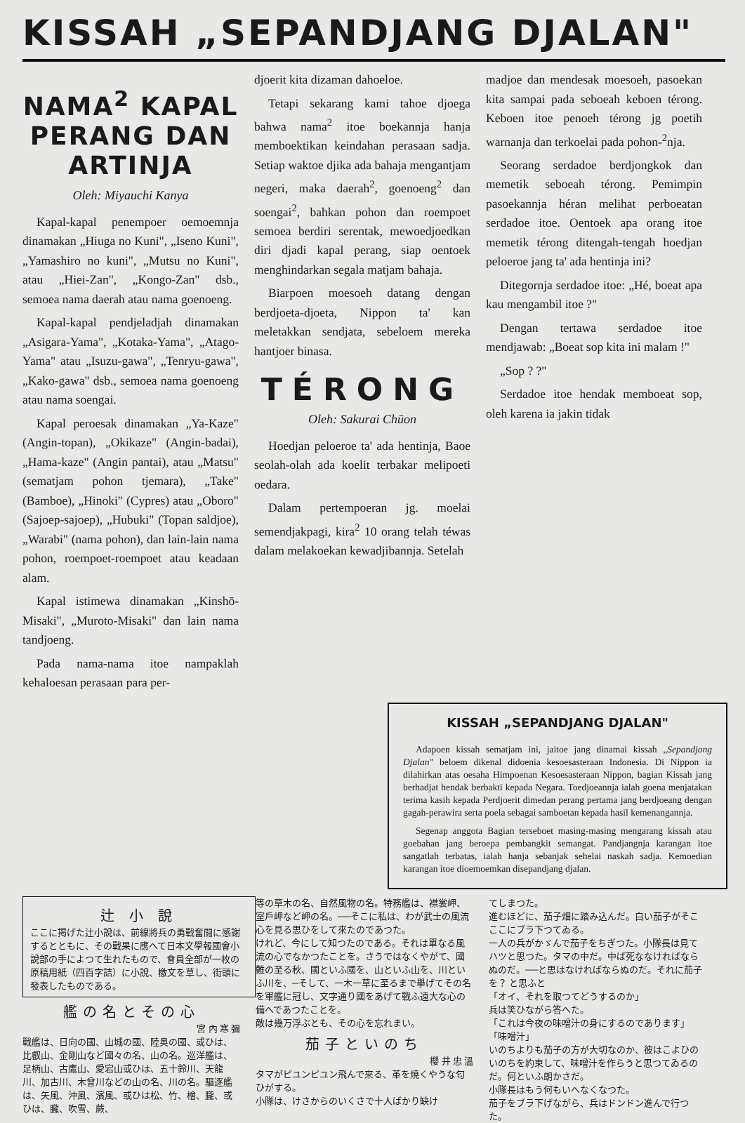KISSAH „SEPANDJANG DJALAN"
NAMA<sup>2</sup> KAPAL PERANG DAN ARTINJA
Oleh: Miyauchi Kanya
Kapal-kapal penempoer oemoemnja dinamakan „Hiuga no Kuni", „Iseno Kuni", „Yamashiro no kuni", „Mutsu no Kuni", atau „Hiei-Zan", „Kongo-Zan" dsb., semoea nama daerah atau nama goenoeng.
Kapal-kapal pendjeladjah dinamakan „Asigara-Yama", „Kotaka-Yama", „Atago-Yama" atau „Isuzu-gawa", „Tenryu-gawa", „Kako-gawa" dsb., semoea nama goenoeng atau nama soengai.
Kapal peroesak dinamakan „Ya-Kaze" (Angin-topan), „Okikaze" (Angin-badai), „Hama-kaze" (Angin pantai), atau „Matsu" (sematjam pohon tjemara), „Take" (Bamboe), „Hinoki" (Cypres) atau „Oboro" (Sajoep-sajoep), „Hubuki" (Topan saldjoe), „Warabi" (nama pohon), dan lain-lain nama pohon, roempoet-roempoet atau keadaan alam.
Kapal istimewa dinamakan „Kinshō-Misaki", „Muroto-Misaki" dan lain nama tandjoeng.
Pada nama-nama itoe nampaklah kehaloesan perasaan para per-
djoerit kita dizaman dahoeloe.
Tetapi sekarang kami tahoe djoega bahwa nama<sup>2</sup> itoe boekannja hanja memboektikan keindahan perasaan sadja. Setiap waktoe djika ada bahaja mengantjam negeri, maka daerah<sup>2</sup>, goenoeng<sup>2</sup> dan soengai<sup>2</sup>, bahkan pohon dan roempoet semoea berdiri serentak, mewoedjoedkan diri djadi kapal perang, siap oentoek menghindarkan segala matjam bahaja.
Biarpoen moesoeh datang dengan berdjoeta-djoeta, Nippon ta' kan meletakkan sendjata, sebeloem mereka hantjoer binasa.
TÉRONG
Oleh: Sakurai Chūon
Hoedjan peloeroe ta' ada hentinja, Baoe seolah-olah ada koelit terbakar melipoeti oedara.
Dalam pertempoeran jg. moelai semendjakpagi, kira<sup>2</sup> 10 orang telah téwas dalam melakoekan kewadjibannja. Setelah
madjoe dan mendesak moesoeh, pasoekan kita sampai pada seboeah keboen térong. Keboen itoe penoeh térong jg poetih warnanja dan terkoelai pada pohon-<sup>2</sup>nja.
Seorang serdadoe berdjongkok dan memetik seboeah térong. Pemimpin pasoekannja héran melihat perboeatan serdadoe itoe. Oentoek apa orang itoe memetik térong ditengah-tengah hoedjan peloeroe jang ta' ada hentinja ini?
Ditegornja serdadoe itoe: „Hé, boeat apa kau mengambil itoe ?"
Dengan tertawa serdadoe itoe mendjawab: „Boeat sop kita ini malam !"
„Sop ? ?"
Serdadoe itoe hendak memboeat sop, oleh karena ia jakin tidak
KISSAH „SEPANDJANG DJALAN"
Adapoen kissah sematjam ini, jaitoe jang dinamai kissah „Sepandjang Djalan" beloem dikenal didoenia kesoesasteraan Indonesia. Di Nippon ia dilahirkan atas oesaha Himpoenan Kesoesasteraan Nippon, bagian Kissah jang berhadjat hendak berbakti kepada Negara. Toedjoeannja ialah goena menjatakan terima kasih kepada Perdjoerit dimedan perang pertama jang berdjoeang dengan gagah-perawira serta poela sebagai samboetan kepada hasil kemenangannja.
Segenap anggota Bagian terseboet masing-masing mengarang kissah atau goebahan jang beroepa pembangkit semangat. Pandjangnja karangan itoe sangatlah terbatas, ialah hanja sebanjak sehelai naskah sadja. Kemoedian karangan itoe dioemoemkan disepandjang djalan.
辻 小 說
ここに掲げた辻小說は、前線將兵の勇戰奮闘に感謝するとともに、その戰果に應へて日本文學報國會小說部の手によつて生れたもので、會員全部が一枚の原稿用紙（四百字詰）に小說、檄文を草し、街頭に發表したものである。
艦の名とその心
宮 內 寒 彌
戰艦は、日向の國、山城の國、陸奥の國、或ひは、比叡山、金剛山など國々の名、山の名。巡洋艦は、足柄山、古鷹山、愛宕山或ひは、五十鈴川、天龍川、加古川、木曾川などの山の名、川の名。驅逐艦は、矢風、沖風、濱風、或ひは松、竹、檜、朧、或ひは、朧、吹雪、蕨、
等の草木の名、自然風物の名。特務艦は、襟裳岬、室戶岬など岬の名。──そこに私は、わが武士の風流心を見る思ひをして來たのであつた。
けれど、今にして知つたのである。それは單なる風流の心でなかつたことを。さうではなくやがて、國難の至る秋、國といふ國を、山といふ山を、川といふ川を、─そして、一木一草に至るまで擧げてその名を軍艦に冠し、文字通り國をあげて戰ふ遠大な心の備へであつたことを。
敵は幾万浮ぶとも、その心を忘れまい。
茄子といのち
櫻 井 忠 溫
タマがピユンピユン飛んで來る、革を燒くやうな匂ひがする。
小隊は、けさからのいくさで十人ばかり缺け
てしまつた。
進むほどに、茄子畑に踏み込んだ。白い茄子がそこここにブラ下つてゐる。
一人の兵がかゞんで茄子をちぎつた。小隊長は見てハツと思つた。タマの中だ。中ば死ななければならぬのだ。──と思はなければならぬのだ。それに茄子を？ と思ふと
「オイ、それを取つてどうするのか」
兵は笑ひながら答へた。
「これは今夜の味噌汁の身にするのであります」
「味噌汁」
いのちよりも茄子の方が大切なのか、彼はこよひのいのちを約束して、味噌汁を作らうと思つてゐるのだ。何といふ朗かさだ。
小隊長はもう何もいへなくなつた。
茄子をブラ下げながら、兵はドンドン進んで行つた。